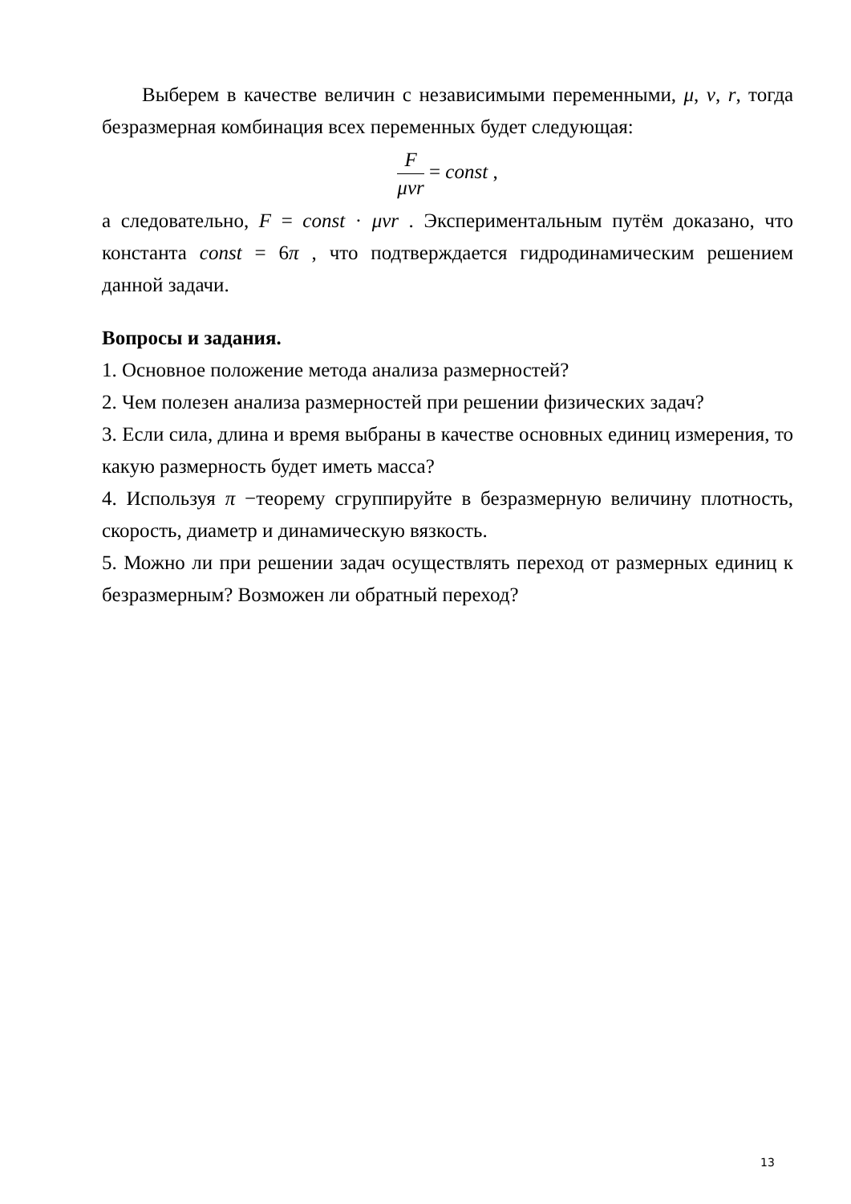Выберем в качестве величин с независимыми переменными, μ, v, r, тогда безразмерная комбинация всех переменных будет следующая:
F
μvr
= const ,
а следовательно, F = const · μvr . Экспериментальным путём доказано, что константа const = 6π , что подтверждается гидродинамическим решением данной задачи.
Вопросы и задания.
1. Основное положение метода анализа размерностей?
2. Чем полезен анализа размерностей при решении физических задач?
3. Если сила, длина и время выбраны в качестве основных единиц измерения, то какую размерность будет иметь масса?
4. Используя π −теорему сгруппируйте в безразмерную величину плотность, скорость, диаметр и динамическую вязкость.
5. Можно ли при решении задач осуществлять переход от размерных единиц к безразмерным? Возможен ли обратный переход?
13